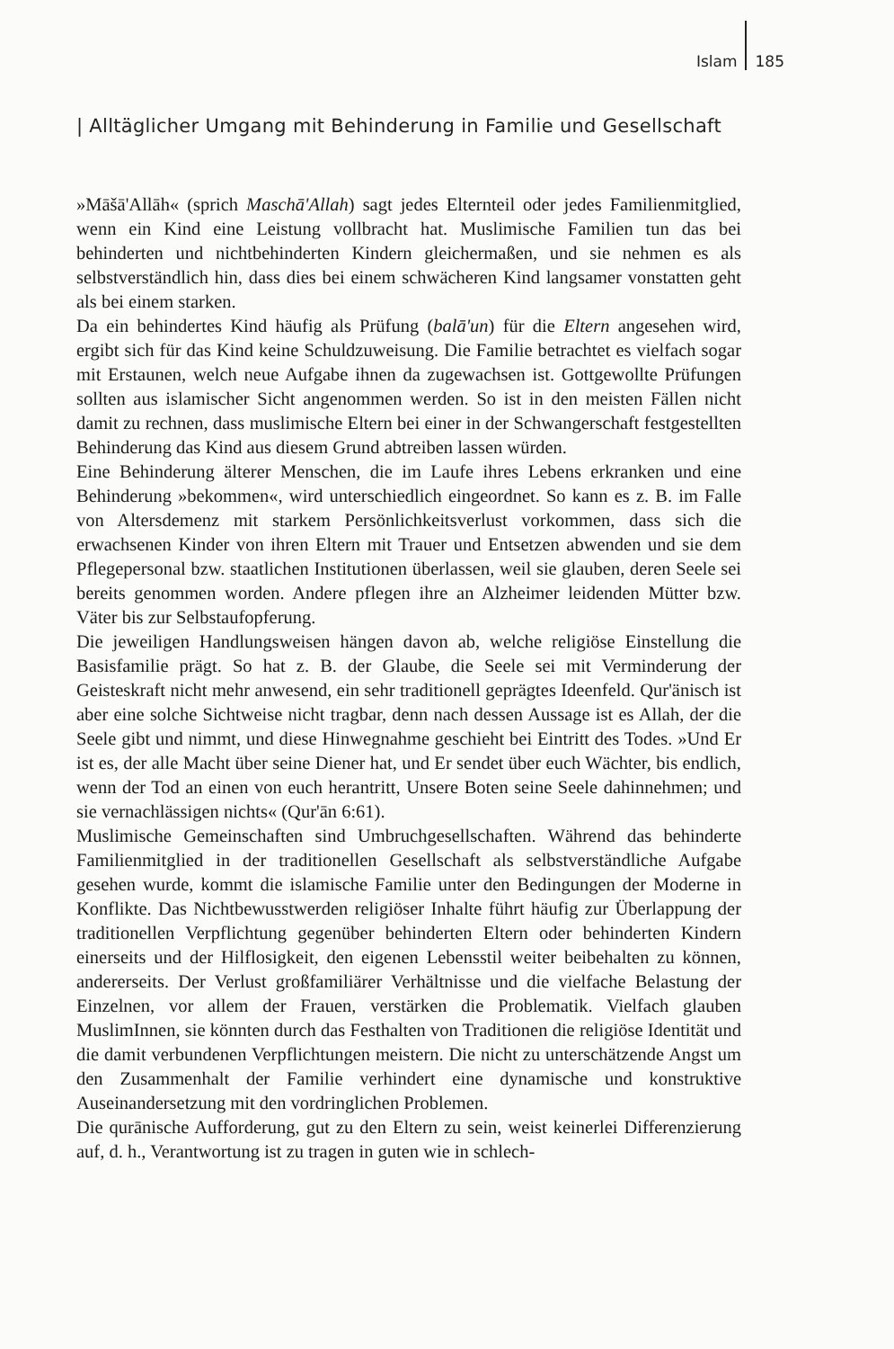Islam 185
| Alltäglicher Umgang mit Behinderung in Familie und Gesellschaft
»Māšā'Allāh« (sprich Maschā'Allah) sagt jedes Elternteil oder jedes Familienmitglied, wenn ein Kind eine Leistung vollbracht hat. Muslimische Familien tun das bei behinderten und nichtbehinderten Kindern gleichermaßen, und sie nehmen es als selbstverständlich hin, dass dies bei einem schwächeren Kind langsamer vonstatten geht als bei einem starken.
Da ein behindertes Kind häufig als Prüfung (balā'un) für die Eltern angesehen wird, ergibt sich für das Kind keine Schuldzuweisung. Die Familie betrachtet es vielfach sogar mit Erstaunen, welch neue Aufgabe ihnen da zugewachsen ist. Gottgewollte Prüfungen sollten aus islamischer Sicht angenommen werden. So ist in den meisten Fällen nicht damit zu rechnen, dass muslimische Eltern bei einer in der Schwangerschaft festgestellten Behinderung das Kind aus diesem Grund abtreiben lassen würden.
Eine Behinderung älterer Menschen, die im Laufe ihres Lebens erkranken und eine Behinderung »bekommen«, wird unterschiedlich eingeordnet. So kann es z. B. im Falle von Altersdemenz mit starkem Persönlichkeitsverlust vorkommen, dass sich die erwachsenen Kinder von ihren Eltern mit Trauer und Entsetzen abwenden und sie dem Pflegepersonal bzw. staatlichen Institutionen überlassen, weil sie glauben, deren Seele sei bereits genommen worden. Andere pflegen ihre an Alzheimer leidenden Mütter bzw. Väter bis zur Selbstaufopferung.
Die jeweiligen Handlungsweisen hängen davon ab, welche religiöse Einstellung die Basisfamilie prägt. So hat z. B. der Glaube, die Seele sei mit Verminderung der Geisteskraft nicht mehr anwesend, ein sehr traditionell geprägtes Ideenfeld. Qur'änisch ist aber eine solche Sichtweise nicht tragbar, denn nach dessen Aussage ist es Allah, der die Seele gibt und nimmt, und diese Hinwegnahme geschieht bei Eintritt des Todes. »Und Er ist es, der alle Macht über seine Diener hat, und Er sendet über euch Wächter, bis endlich, wenn der Tod an einen von euch herantritt, Unsere Boten seine Seele dahinnehmen; und sie vernachlässigen nichts« (Qur'ān 6:61).
Muslimische Gemeinschaften sind Umbruchgesellschaften. Während das behinderte Familienmitglied in der traditionellen Gesellschaft als selbstverständliche Aufgabe gesehen wurde, kommt die islamische Familie unter den Bedingungen der Moderne in Konflikte. Das Nichtbewusstwerden religiöser Inhalte führt häufig zur Überlappung der traditionellen Verpflichtung gegenüber behinderten Eltern oder behinderten Kindern einerseits und der Hilflosigkeit, den eigenen Lebensstil weiter beibehalten zu können, andererseits. Der Verlust großfamiliärer Verhältnisse und die vielfache Belastung der Einzelnen, vor allem der Frauen, verstärken die Problematik. Vielfach glauben MuslimInnen, sie könnten durch das Festhalten von Traditionen die religiöse Identität und die damit verbundenen Verpflichtungen meistern. Die nicht zu unterschätzende Angst um den Zusammenhalt der Familie verhindert eine dynamische und konstruktive Auseinandersetzung mit den vordringlichen Problemen.
Die qurānische Aufforderung, gut zu den Eltern zu sein, weist keinerlei Differenzierung auf, d. h., Verantwortung ist zu tragen in guten wie in schlech-